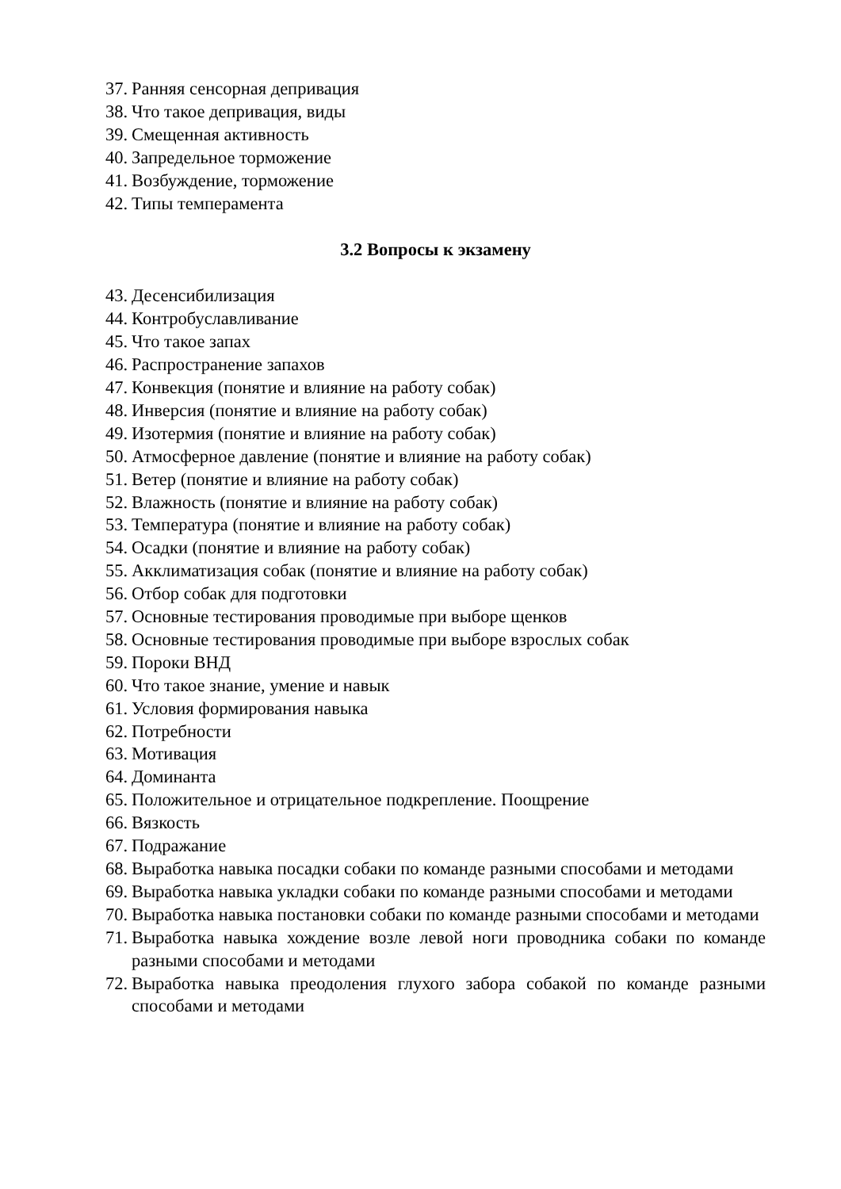37. Ранняя сенсорная депривация
38. Что такое депривация, виды
39. Смещенная активность
40. Запредельное торможение
41. Возбуждение, торможение
42. Типы темперамента
3.2 Вопросы к экзамену
43. Десенсибилизация
44. Контробуславливание
45. Что такое запах
46. Распространение запахов
47. Конвекция (понятие и влияние на работу собак)
48. Инверсия (понятие и влияние на работу собак)
49. Изотермия (понятие и влияние на работу собак)
50. Атмосферное давление (понятие и влияние на работу собак)
51. Ветер (понятие и влияние на работу собак)
52. Влажность (понятие и влияние на работу собак)
53. Температура (понятие и влияние на работу собак)
54. Осадки (понятие и влияние на работу собак)
55. Акклиматизация собак (понятие и влияние на работу собак)
56. Отбор собак для подготовки
57. Основные тестирования проводимые при выборе щенков
58. Основные тестирования проводимые при выборе взрослых собак
59. Пороки ВНД
60. Что такое знание, умение и навык
61. Условия формирования навыка
62. Потребности
63. Мотивация
64. Доминанта
65. Положительное и отрицательное подкрепление. Поощрение
66. Вязкость
67. Подражание
68. Выработка навыка посадки собаки по команде разными способами и методами
69. Выработка навыка укладки собаки по команде разными способами и методами
70. Выработка навыка постановки собаки по команде разными способами и методами
71. Выработка навыка хождение возле левой ноги проводника собаки по команде разными способами и методами
72. Выработка навыка преодоления глухого забора собакой по команде разными способами и методами